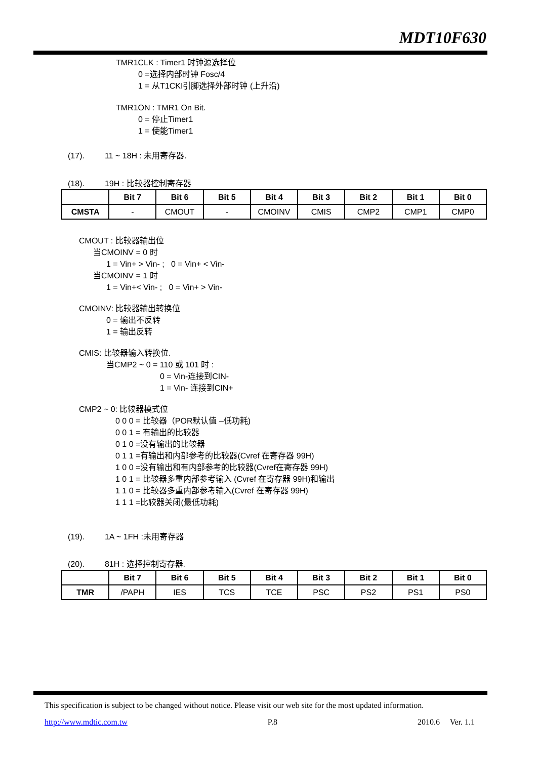MDT10F630
TMR1CLK : Timer1 时钟源选择位
0 =选择内部时钟 Fosc/4
1 = 从T1CKI引脚选择外部时钟 (上升沿)
TMR1ON : TMR1 On Bit.
0 = 停止Timer1
1 = 使能Timer1
(17). 11 ~ 18H : 未用寄存器.
(18). 19H : 比较器控制寄存器
| | Bit 7 | Bit 6 | Bit 5 | Bit 4 | Bit 3 | Bit 2 | Bit 1 | Bit 0 |
| --- | --- | --- | --- | --- | --- | --- | --- | --- |
| CMSTA | - | CMOUT | - | CMOINV | CMIS | CMP2 | CMP1 | CMP0 |
CMOUT : 比较器输出位
当CMOINV = 0 时
1 = Vin+ > Vin- ; 0 = Vin+ < Vin-
当CMOINV = 1 时
1 = Vin+< Vin- ; 0 = Vin+ > Vin-
CMOINV: 比较器输出转换位
0 = 输出不反转
1 = 输出反转
CMIS: 比较器输入转换位.
当CMP2 ~ 0 = 110 或 101 时 :
0 = Vin-连接到CIN-
1 = Vin- 连接到CIN+
CMP2 ~ 0: 比较器模式位
0 0 0 = 比较器（POR默认值 –低功耗)
0 0 1 = 有输出的比较器
0 1 0 =没有输出的比较器
0 1 1 =有输出和内部参考的比较器(Cvref 在寄存器 99H)
1 0 0 =没有输出和有内部参考的比较器(Cvref在寄存器 99H)
1 0 1 = 比较器多重内部参考输入 (Cvref 在寄存器 99H)和输出
1 1 0 = 比较器多重内部参考输入(Cvref 在寄存器 99H)
1 1 1 =比较器关闭(最低功耗)
(19). 1A ~ 1FH :未用寄存器
(20). 81H : 选择控制寄存器.
| | Bit 7 | Bit 6 | Bit 5 | Bit 4 | Bit 3 | Bit 2 | Bit 1 | Bit 0 |
| --- | --- | --- | --- | --- | --- | --- | --- | --- |
| TMR | /PAPH | IES | TCS | TCE | PSC | PS2 | PS1 | PS0 |
This specification is subject to be changed without notice. Please visit our web site for the most updated information.
http://www.mdtic.com.tw P.8 2010.6 Ver. 1.1